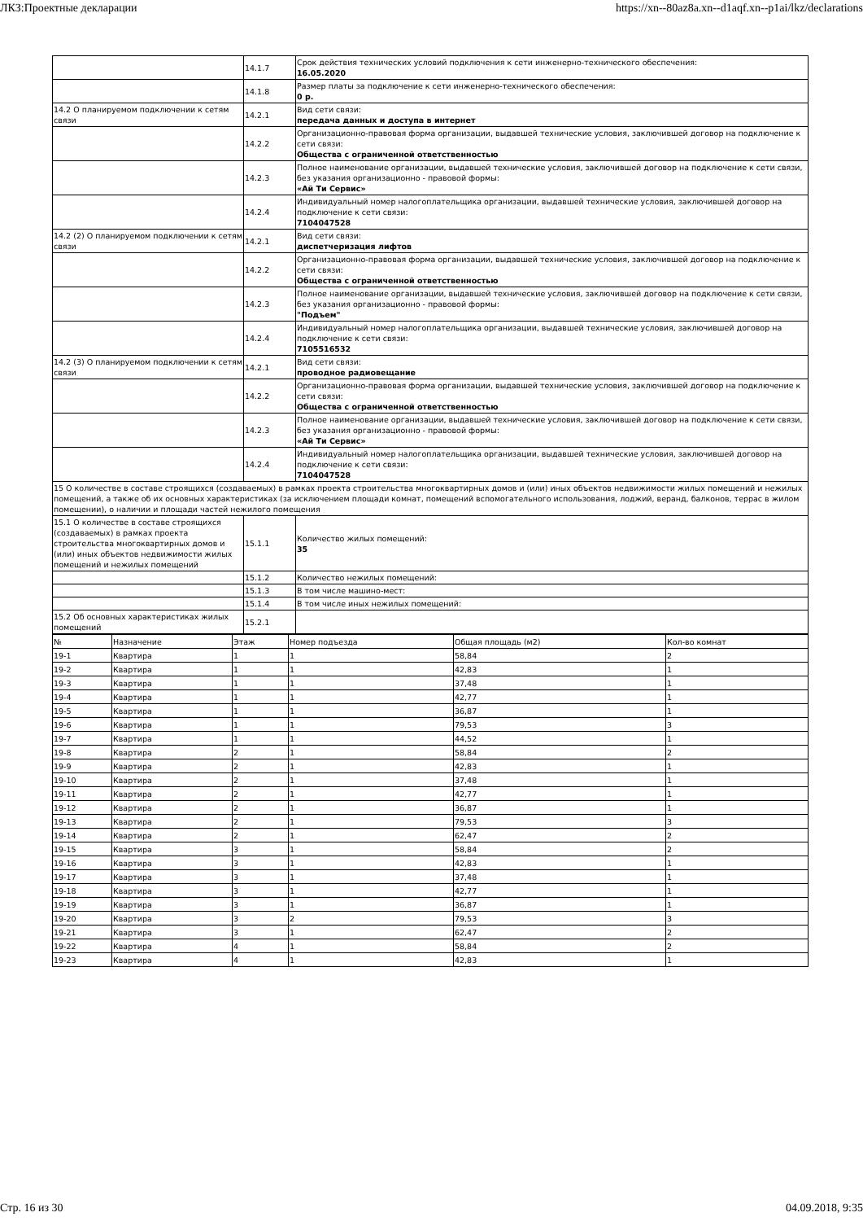ЛКЗ:Проектные декларации https://xn--80az8a.xn--d1aqf.xn--p1ai/lkz/declarations
| | 14.1.7 | Срок действия технических условий подключения к сети инженерно-технического обеспечения: 16.05.2020 |
| | 14.1.8 | Размер платы за подключение к сети инженерно-технического обеспечения: 0 р. |
| 14.2 О планируемом подключении к сетям связи | 14.2.1 | Вид сети связи: передача данных и доступа в интернет |
| | 14.2.2 | Организационно-правовая форма организации, выдавшей технические условия, заключившей договор на подключение к сети связи: Общества с ограниченной ответственностью |
| | 14.2.3 | Полное наименование организации, выдавшей технические условия, заключившей договор на подключение к сети связи, без указания организационно - правовой формы: «Ай Ти Сервис» |
| | 14.2.4 | Индивидуальный номер налогоплательщика организации, выдавшей технические условия, заключившей договор на подключение к сети связи: 7104047528 |
| 14.2 (2) О планируемом подключении к сетям связи | 14.2.1 | Вид сети связи: диспетчеризация лифтов |
| | 14.2.2 | Организационно-правовая форма организации, выдавшей технические условия, заключившей договор на подключение к сети связи: Общества с ограниченной ответственностью |
| | 14.2.3 | Полное наименование организации, выдавшей технические условия, заключившей договор на подключение к сети связи, без указания организационно - правовой формы: "Подъем" |
| | 14.2.4 | Индивидуальный номер налогоплательщика организации, выдавшей технические условия, заключившей договор на подключение к сети связи: 7105516532 |
| 14.2 (3) О планируемом подключении к сетям связи | 14.2.1 | Вид сети связи: проводное радиовещание |
| | 14.2.2 | Организационно-правовая форма организации, выдавшей технические условия, заключившей договор на подключение к сети связи: Общества с ограниченной ответственностью |
| | 14.2.3 | Полное наименование организации, выдавшей технические условия, заключившей договор на подключение к сети связи, без указания организационно - правовой формы: «Ай Ти Сервис» |
| | 14.2.4 | Индивидуальный номер налогоплательщика организации, выдавшей технические условия, заключившей договор на подключение к сети связи: 7104047528 |
| 15 О количестве в составе строящихся (создаваемых) в рамках проекта строительства многоквартирных домов и (или) иных объектов недвижимости жилых помещений и нежилых помещений, а также об их основных характеристиках (за исключением площади комнат, помещений вспомогательного использования, лоджий, веранд, балконов, террас в жилом помещении), о наличии и площади частей нежилого помещения | | |
| 15.1 О количестве в составе строящихся (создаваемых) в рамках проекта строительства многоквартирных домов и (или) иных объектов недвижимости жилых помещений и нежилых помещений | 15.1.1 | Количество жилых помещений: 35 |
| | 15.1.2 | Количество нежилых помещений: |
| | 15.1.3 | В том числе машино-мест: |
| | 15.1.4 | В том числе иных нежилых помещений: |
| 15.2 Об основных характеристиках жилых помещений | 15.2.1 | |
| № | Назначение | Этаж | Номер подъезда | Общая площадь (м2) | Кол-во комнат |
| 19-1 | Квартира | 1 | 1 | 58,84 | 2 |
| 19-2 | Квартира | 1 | 1 | 42,83 | 1 |
| 19-3 | Квартира | 1 | 1 | 37,48 | 1 |
| 19-4 | Квартира | 1 | 1 | 42,77 | 1 |
| 19-5 | Квартира | 1 | 1 | 36,87 | 1 |
| 19-6 | Квартира | 1 | 1 | 79,53 | 3 |
| 19-7 | Квартира | 1 | 1 | 44,52 | 1 |
| 19-8 | Квартира | 2 | 1 | 58,84 | 2 |
| 19-9 | Квартира | 2 | 1 | 42,83 | 1 |
| 19-10 | Квартира | 2 | 1 | 37,48 | 1 |
| 19-11 | Квартира | 2 | 1 | 42,77 | 1 |
| 19-12 | Квартира | 2 | 1 | 36,87 | 1 |
| 19-13 | Квартира | 2 | 1 | 79,53 | 3 |
| 19-14 | Квартира | 2 | 1 | 62,47 | 2 |
| 19-15 | Квартира | 3 | 1 | 58,84 | 2 |
| 19-16 | Квартира | 3 | 1 | 42,83 | 1 |
| 19-17 | Квартира | 3 | 1 | 37,48 | 1 |
| 19-18 | Квартира | 3 | 1 | 42,77 | 1 |
| 19-19 | Квартира | 3 | 1 | 36,87 | 1 |
| 19-20 | Квартира | 3 | 2 | 79,53 | 3 |
| 19-21 | Квартира | 3 | 1 | 62,47 | 2 |
| 19-22 | Квартира | 4 | 1 | 58,84 | 2 |
| 19-23 | Квартира | 4 | 1 | 42,83 | 1 |
Стр. 16 из 30 04.09.2018, 9:35